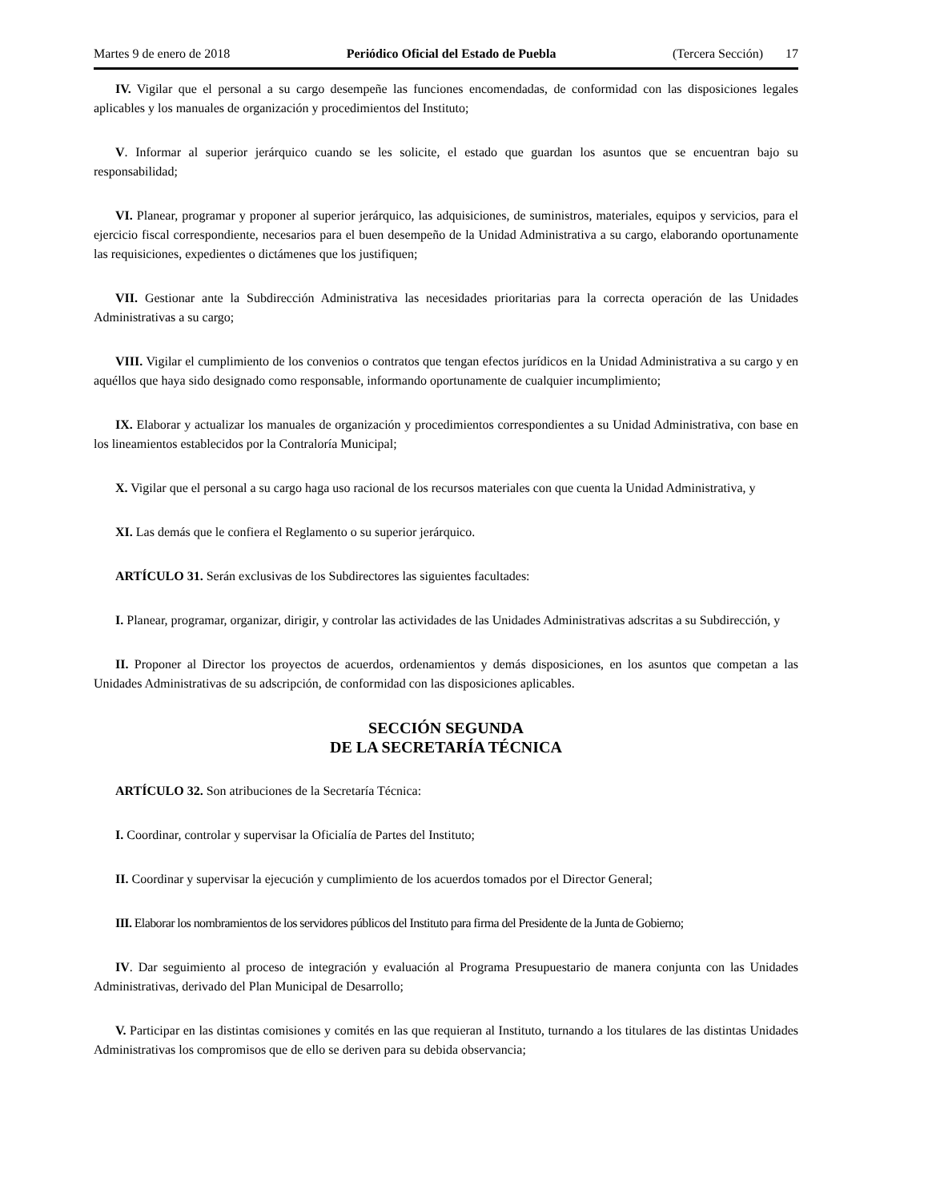Martes 9 de enero de 2018 Periódico Oficial del Estado de Puebla (Tercera Sección) 17
IV. Vigilar que el personal a su cargo desempeñe las funciones encomendadas, de conformidad con las disposiciones legales aplicables y los manuales de organización y procedimientos del Instituto;
V. Informar al superior jerárquico cuando se les solicite, el estado que guardan los asuntos que se encuentran bajo su responsabilidad;
VI. Planear, programar y proponer al superior jerárquico, las adquisiciones, de suministros, materiales, equipos y servicios, para el ejercicio fiscal correspondiente, necesarios para el buen desempeño de la Unidad Administrativa a su cargo, elaborando oportunamente las requisiciones, expedientes o dictámenes que los justifiquen;
VII. Gestionar ante la Subdirección Administrativa las necesidades prioritarias para la correcta operación de las Unidades Administrativas a su cargo;
VIII. Vigilar el cumplimiento de los convenios o contratos que tengan efectos jurídicos en la Unidad Administrativa a su cargo y en aquéllos que haya sido designado como responsable, informando oportunamente de cualquier incumplimiento;
IX. Elaborar y actualizar los manuales de organización y procedimientos correspondientes a su Unidad Administrativa, con base en los lineamientos establecidos por la Contraloría Municipal;
X. Vigilar que el personal a su cargo haga uso racional de los recursos materiales con que cuenta la Unidad Administrativa, y
XI. Las demás que le confiera el Reglamento o su superior jerárquico.
ARTÍCULO 31. Serán exclusivas de los Subdirectores las siguientes facultades:
I. Planear, programar, organizar, dirigir, y controlar las actividades de las Unidades Administrativas adscritas a su Subdirección, y
II. Proponer al Director los proyectos de acuerdos, ordenamientos y demás disposiciones, en los asuntos que competan a las Unidades Administrativas de su adscripción, de conformidad con las disposiciones aplicables.
SECCIÓN SEGUNDA
DE LA SECRETARÍA TÉCNICA
ARTÍCULO 32. Son atribuciones de la Secretaría Técnica:
I. Coordinar, controlar y supervisar la Oficialía de Partes del Instituto;
II. Coordinar y supervisar la ejecución y cumplimiento de los acuerdos tomados por el Director General;
III. Elaborar los nombramientos de los servidores públicos del Instituto para firma del Presidente de la Junta de Gobierno;
IV. Dar seguimiento al proceso de integración y evaluación al Programa Presupuestario de manera conjunta con las Unidades Administrativas, derivado del Plan Municipal de Desarrollo;
V. Participar en las distintas comisiones y comités en las que requieran al Instituto, turnando a los titulares de las distintas Unidades Administrativas los compromisos que de ello se deriven para su debida observancia;